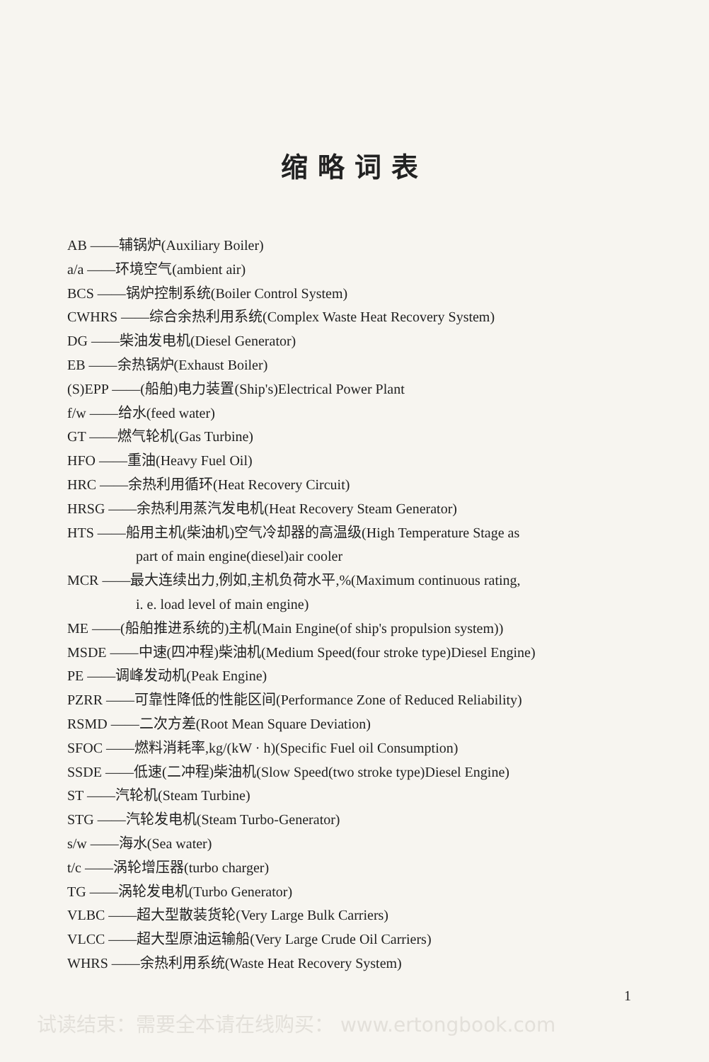缩略词表
AB ——辅锅炉(Auxiliary Boiler)
a/a ——环境空气(ambient air)
BCS ——锅炉控制系统(Boiler Control System)
CWHRS ——综合余热利用系统(Complex Waste Heat Recovery System)
DG ——柴油发电机(Diesel Generator)
EB ——余热锅炉(Exhaust Boiler)
(S)EPP ——(船舶)电力装置(Ship's)Electrical Power Plant
f/w ——给水(feed water)
GT ——燃气轮机(Gas Turbine)
HFO ——重油(Heavy Fuel Oil)
HRC ——余热利用循环(Heat Recovery Circuit)
HRSG ——余热利用蒸汽发电机(Heat Recovery Steam Generator)
HTS ——船用主机(柴油机)空气冷却器的高温级(High Temperature Stage as
part of main engine(diesel)air cooler
MCR ——最大连续出力,例如,主机负荷水平,%(Maximum continuous rating,
i. e. load level of main engine)
ME ——(船舶推进系统的)主机(Main Engine(of ship's propulsion system))
MSDE ——中速(四冲程)柴油机(Medium Speed(four stroke type)Diesel Engine)
PE ——调峰发动机(Peak Engine)
PZRR ——可靠性降低的性能区间(Performance Zone of Reduced Reliability)
RSMD ——二次方差(Root Mean Square Deviation)
SFOC ——燃料消耗率,kg/(kW · h)(Specific Fuel oil Consumption)
SSDE ——低速(二冲程)柴油机(Slow Speed(two stroke type)Diesel Engine)
ST ——汽轮机(Steam Turbine)
STG ——汽轮发电机(Steam Turbo-Generator)
s/w ——海水(Sea water)
t/c ——涡轮增压器(turbo charger)
TG ——涡轮发电机(Turbo Generator)
VLBC ——超大型散装货轮(Very Large Bulk Carriers)
VLCC ——超大型原油运输船(Very Large Crude Oil Carriers)
WHRS ——余热利用系统(Waste Heat Recovery System)
1
试读结束：需要全本请在线购买： www.ertongbook.com